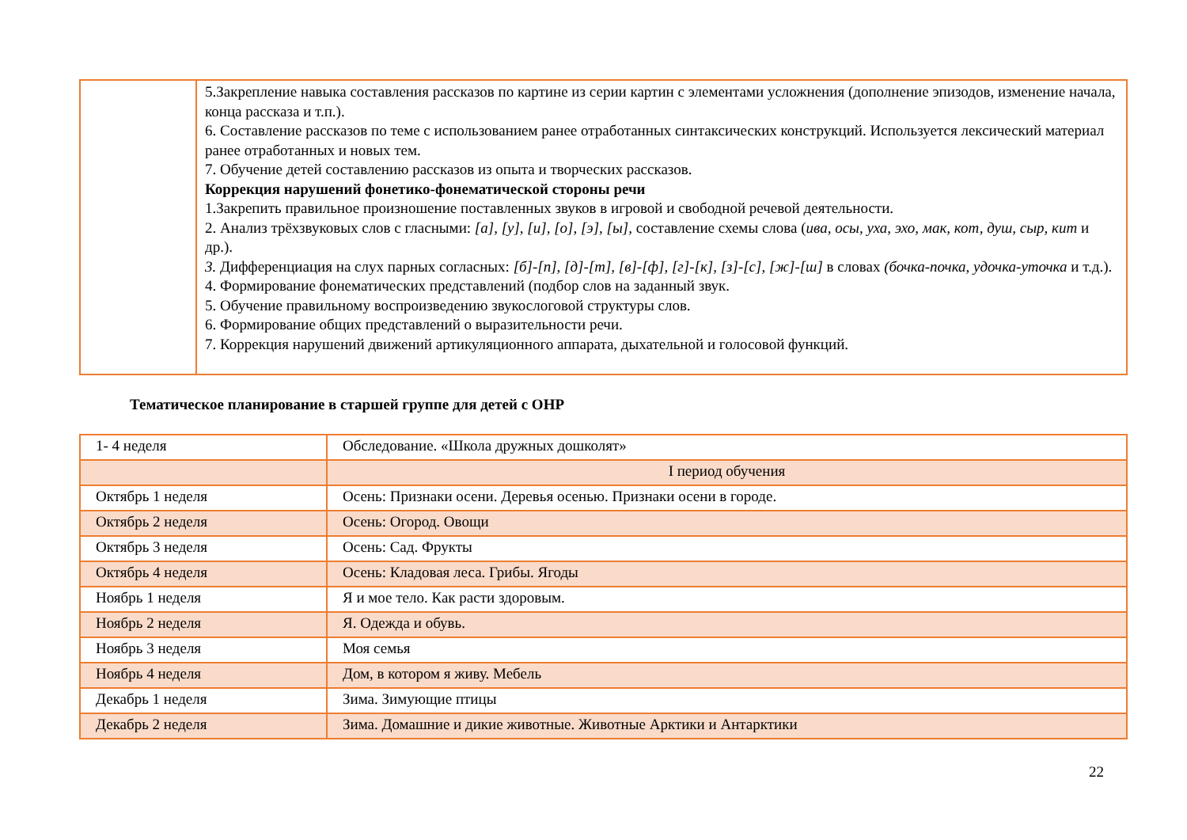| | 5.Закрепление навыка составления рассказов по картине из серии картин с элементами усложнения (дополнение эпизодов, изменение начала, конца рассказа и т.п.). 6. Составление рассказов по теме с использованием ранее отработанных синтаксических конструкций. Используется лексический материал ранее отработанных и новых тем. 7. Обучение детей составлению рассказов из опыта и творческих рассказов. Коррекция нарушений фонетико-фонематической стороны речи 1.Закрепить правильное произношение поставленных звуков в игровой и свободной речевой деятельности. 2. Анализ трёхзвуковых слов с гласными: [а], [у], [и], [о], [э], [ы], составление схемы слова ( ива, осы, уха, эхо, мак, кот, душ, сыр, кит и др.). 3. Дифференциация на слух парных согласных: [б]-[п], [д]-[т], [в]-[ф], [г]-[к], [з]-[с], [ж]-[ш] в словах (бочка-почка, удочка-уточка и т.д.). 4. Формирование фонематических представлений (подбор слов на заданный звук. 5. Обучение правильному воспроизведению звукослоговой структуры слов. 6. Формирование общих представлений о выразительности речи. 7. Коррекция нарушений движений артикуляционного аппарата, дыхательной и голосовой функций. |
Тематическое планирование в старшей группе для детей с ОНР
| 1- 4 неделя | Обследование. «Школа дружных дошколят» |
| | I период обучения |
| Октябрь 1 неделя | Осень: Признаки осени. Деревья осенью. Признаки осени в городе. |
| Октябрь 2 неделя | Осень: Огород. Овощи |
| Октябрь 3 неделя | Осень: Сад. Фрукты |
| Октябрь 4 неделя | Осень: Кладовая леса. Грибы. Ягоды |
| Ноябрь 1 неделя | Я и мое тело. Как расти здоровым. |
| Ноябрь 2 неделя | Я. Одежда и обувь. |
| Ноябрь 3 неделя | Моя семья |
| Ноябрь 4 неделя | Дом, в котором я живу. Мебель |
| Декабрь 1 неделя | Зима. Зимующие птицы |
| Декабрь 2 неделя | Зима. Домашние и дикие животные. Животные Арктики и Антарктики |
22